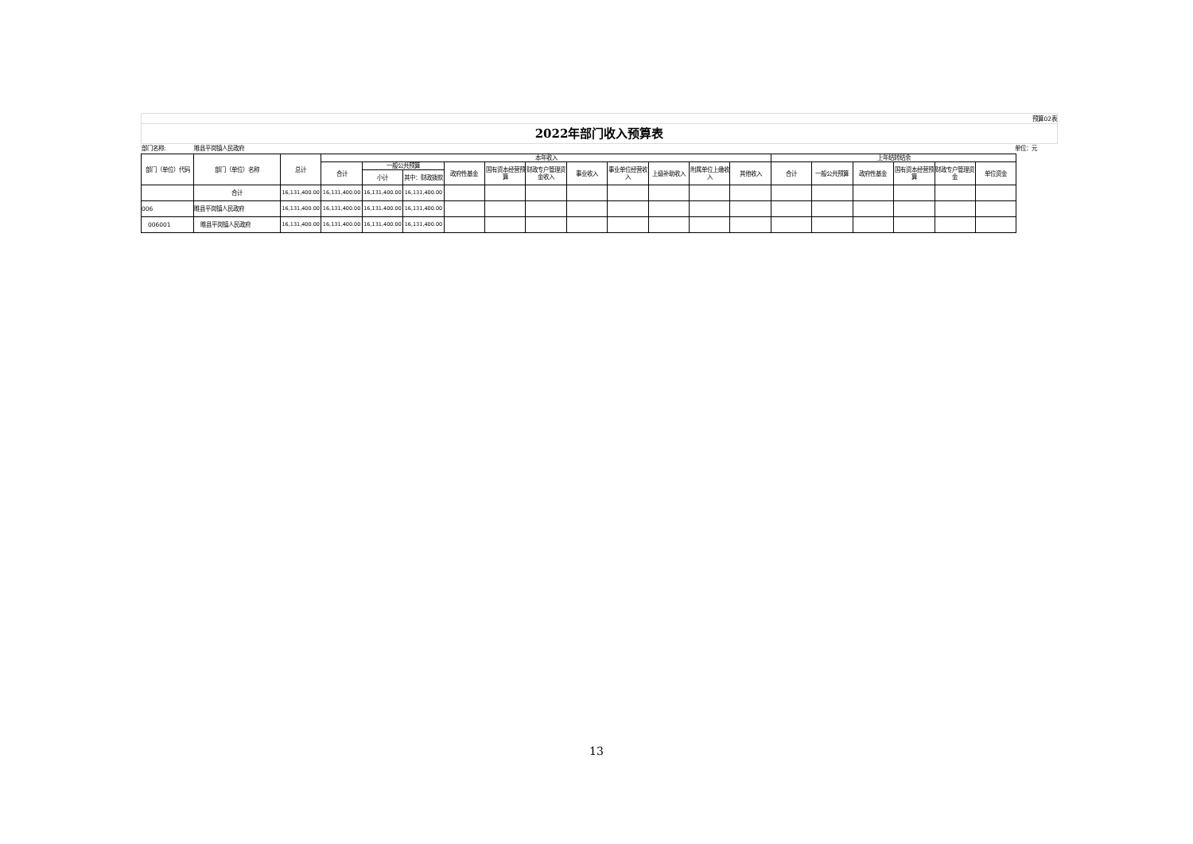预算02表
2022年部门收入预算表
部门名称: 睢县平岗镇人民政府 单位：元
| 部门（单位）代码 | 部门（单位）名称 | 总计 | 本年收入 | | | | | | | | | | | 上年结转结余 | | | | | |
| --- | --- | --- | --- | --- | --- | --- | --- | --- | --- | --- | --- | --- | --- | --- | --- | --- | --- | --- | --- |
| | | | 合计 | 一般公共预算 | | 政府性基金 | 国有资本经营预算 | 财政专户管理资金收入 | 事业收入 | 事业单位经营收入 | 上级补助收入 | 附属单位上缴收入 | 其他收入 | 合计 | 一般公共预算 | 政府性基金 | 国有资本经营预算 | 财政专户管理资金 | 单位资金 |
| | | | | 小计 | 其中：财政拨款 | | | | | | | | | | | | | | |
| | 合计 | 16,131,400.00 | 16,131,400.00 | 16,131,400.00 | 16,131,400.00 | | | | | | | | | | | | | | |
| 006 | 睢县平岗镇人民政府 | 16,131,400.00 | 16,131,400.00 | 16,131,400.00 | 16,131,400.00 | | | | | | | | | | | | | | |
| 006001 | 睢县平岗镇人民政府 | 16,131,400.00 | 16,131,400.00 | 16,131,400.00 | 16,131,400.00 | | | | | | | | | | | | | | |
13